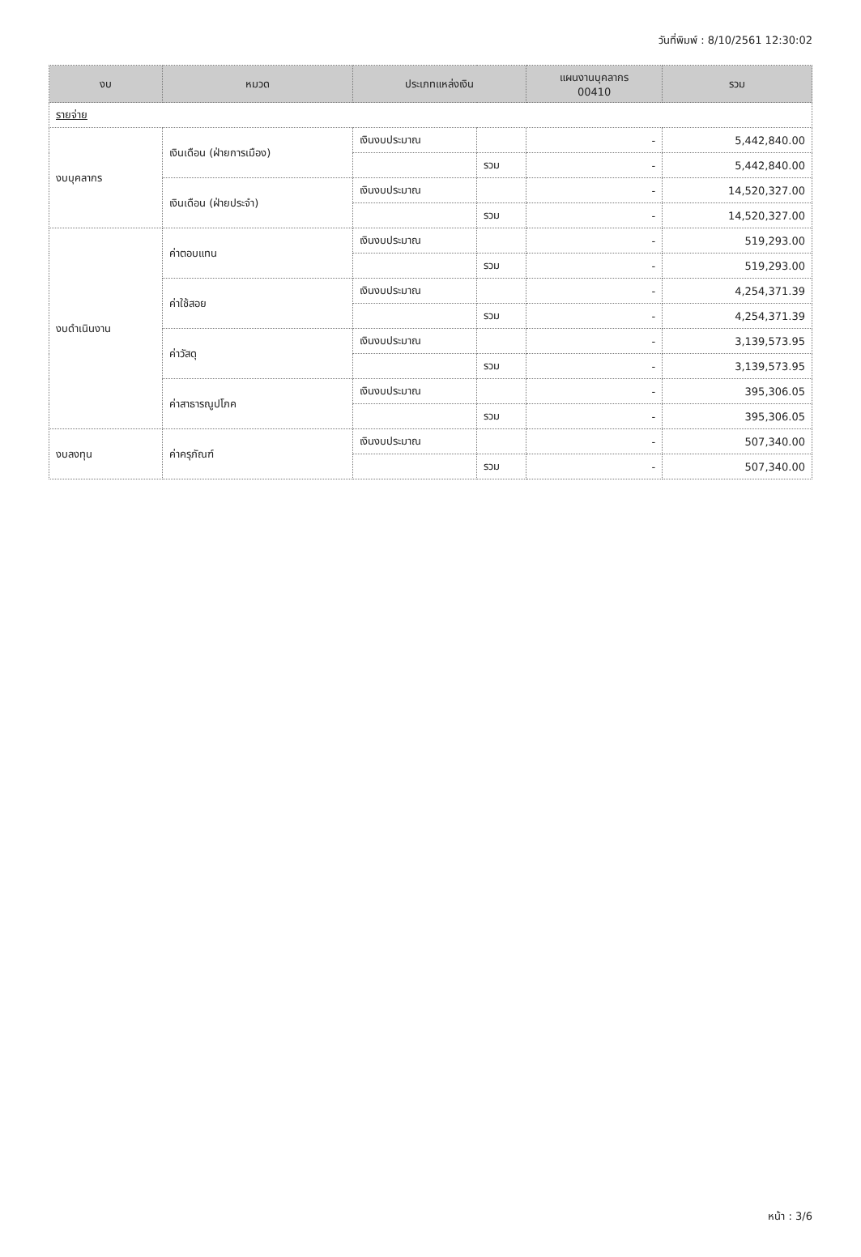วันที่พิมพ์ : 8/10/2561 12:30:02
| งบ | หมวด | ประเภทแหล่งเงิน | | แผนงานบุคลากร 00410 | รวม |
| --- | --- | --- | --- | --- | --- |
| รายจ่าย | | | | | |
| งบบุคลากร | เงินเดือน (ฝ่ายการเมือง) | เงินงบประมาณ | | - | 5,442,840.00 |
| | | | รวม | - | 5,442,840.00 |
| | เงินเดือน (ฝ่ายประจำ) | เงินงบประมาณ | | - | 14,520,327.00 |
| | | | รวม | - | 14,520,327.00 |
| งบดำเนินงาน | ค่าตอบแทน | เงินงบประมาณ | | - | 519,293.00 |
| | | | รวม | - | 519,293.00 |
| | ค่าใช้สอย | เงินงบประมาณ | | - | 4,254,371.39 |
| | | | รวม | - | 4,254,371.39 |
| | ค่าวัสดุ | เงินงบประมาณ | | - | 3,139,573.95 |
| | | | รวม | - | 3,139,573.95 |
| | ค่าสาธารณูปโภค | เงินงบประมาณ | | - | 395,306.05 |
| | | | รวม | - | 395,306.05 |
| งบลงทุน | ค่าครุภัณฑ์ | เงินงบประมาณ | | - | 507,340.00 |
| | | | รวม | - | 507,340.00 |
หน้า : 3/6